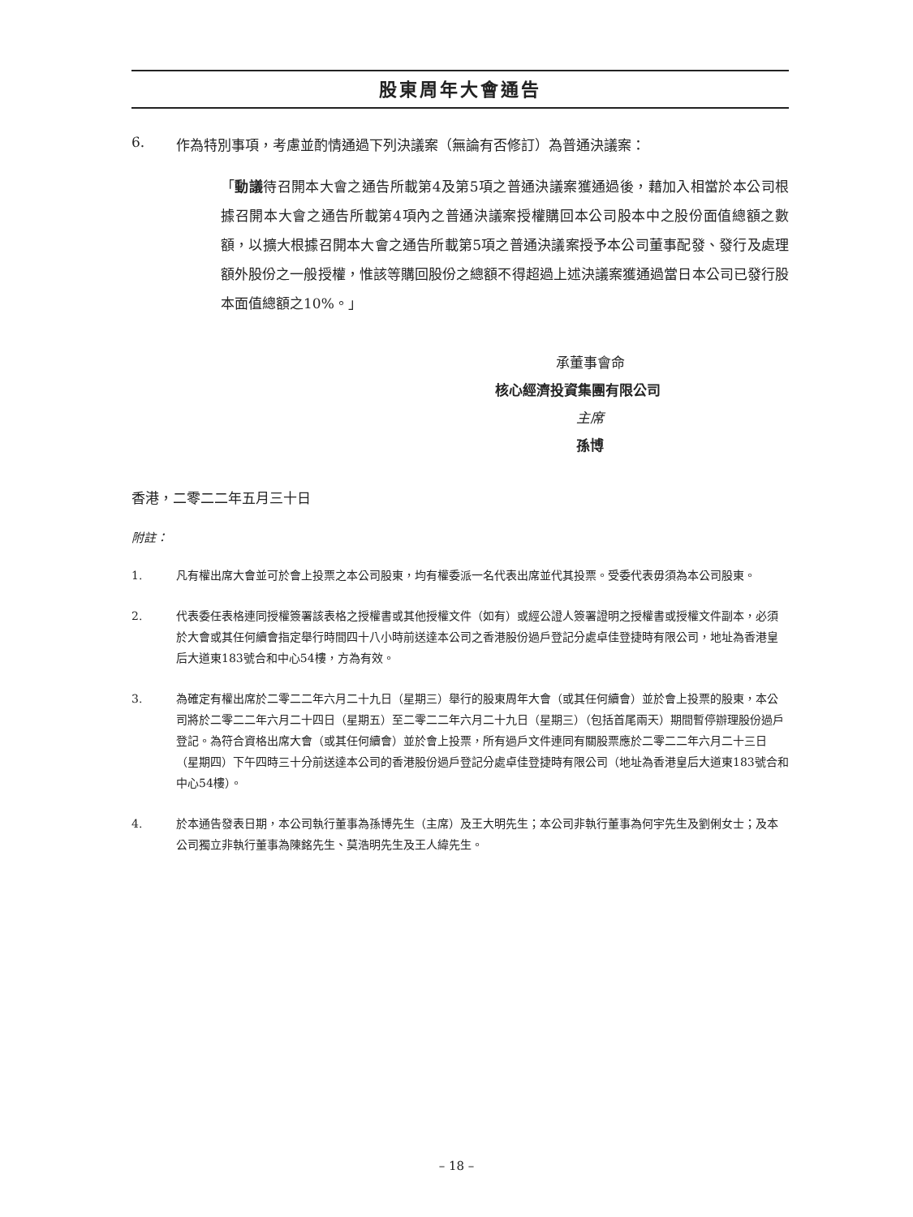股東周年大會通告
6. 作為特別事項，考慮並酌情通過下列決議案（無論有否修訂）為普通決議案：
「動議待召開本大會之通告所載第4及第5項之普通決議案獲通過後，藉加入相當於本公司根據召開本大會之通告所載第4項內之普通決議案授權購回本公司股本中之股份面值總額之數額，以擴大根據召開本大會之通告所載第5項之普通決議案授予本公司董事配發、發行及處理額外股份之一般授權，惟該等購回股份之總額不得超過上述決議案獲通過當日本公司已發行股本面值總額之10%。」
承董事會命
核心經濟投資集團有限公司
主席
孫博
香港，二零二二年五月三十日
附註：
1. 凡有權出席大會並可於會上投票之本公司股東，均有權委派一名代表出席並代其投票。受委代表毋須為本公司股東。
2. 代表委任表格連同授權簽署該表格之授權書或其他授權文件（如有）或經公證人簽署證明之授權書或授權文件副本，必須於大會或其任何續會指定舉行時間四十八小時前送達本公司之香港股份過戶登記分處卓佳登捷時有限公司，地址為香港皇后大道東183號合和中心54樓，方為有效。
3. 為確定有權出席於二零二二年六月二十九日（星期三）舉行的股東周年大會（或其任何續會）並於會上投票的股東，本公司將於二零二二年六月二十四日（星期五）至二零二二年六月二十九日（星期三）（包括首尾兩天）期間暫停辦理股份過戶登記。為符合資格出席大會（或其任何續會）並於會上投票，所有過戶文件連同有關股票應於二零二二年六月二十三日（星期四）下午四時三十分前送達本公司的香港股份過戶登記分處卓佳登捷時有限公司（地址為香港皇后大道東183號合和中心54樓）。
4. 於本通告發表日期，本公司執行董事為孫博先生（主席）及王大明先生；本公司非執行董事為何宇先生及劉俐女士；及本公司獨立非執行董事為陳銘先生、莫浩明先生及王人緯先生。
– 18 –